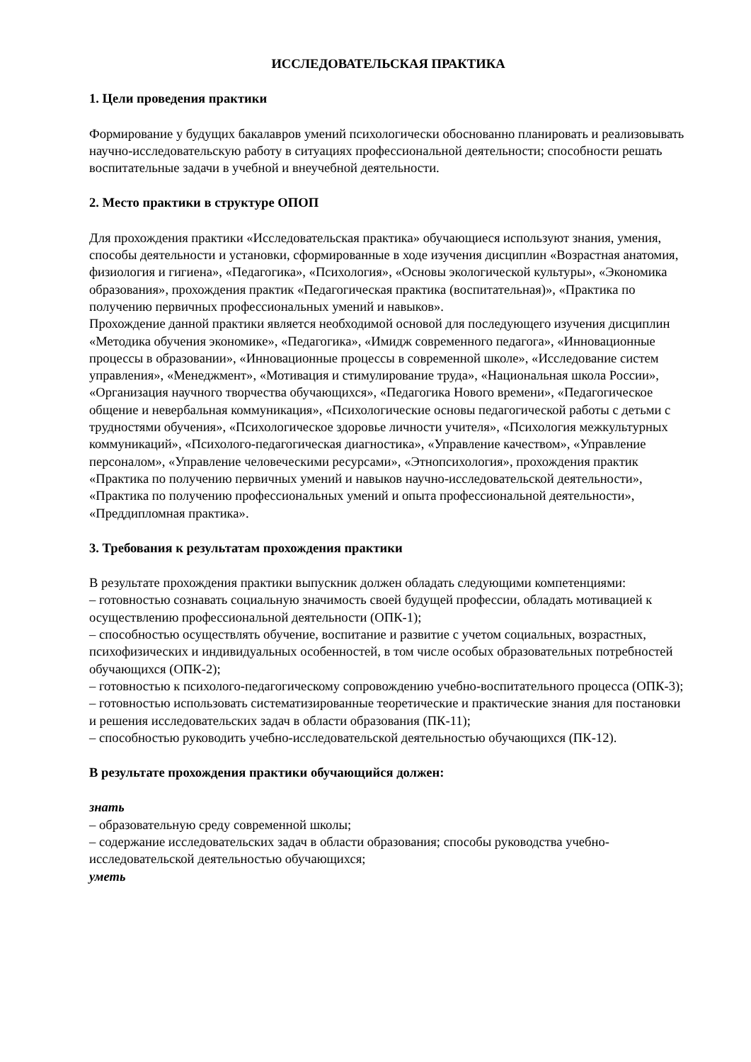ИССЛЕДОВАТЕЛЬСКАЯ ПРАКТИКА
1. Цели проведения практики
Формирование у будущих бакалавров умений психологически обоснованно планировать и реализовывать научно-исследовательскую работу в ситуациях профессиональной деятельности; способности решать воспитательные задачи в учебной и внеучебной деятельности.
2. Место практики в структуре ОПОП
Для прохождения практики «Исследовательская практика» обучающиеся используют знания, умения, способы деятельности и установки, сформированные в ходе изучения дисциплин «Возрастная анатомия, физиология и гигиена», «Педагогика», «Психология», «Основы экологической культуры», «Экономика образования», прохождения практик «Педагогическая практика (воспитательная)», «Практика по получению первичных профессиональных умений и навыков».
Прохождение данной практики является необходимой основой для последующего изучения дисциплин «Методика обучения экономике», «Педагогика», «Имидж современного педагога», «Инновационные процессы в образовании», «Инновационные процессы в современной школе», «Исследование систем управления», «Менеджмент», «Мотивация и стимулирование труда», «Национальная школа России», «Организация научного творчества обучающихся», «Педагогика Нового времени», «Педагогическое общение и невербальная коммуникация», «Психологические основы педагогической работы с детьми с трудностями обучения», «Психологическое здоровье личности учителя», «Психология межкультурных коммуникаций», «Психолого-педагогическая диагностика», «Управление качеством», «Управление персоналом», «Управление человеческими ресурсами», «Этнопсихология», прохождения практик «Практика по получению первичных умений и навыков научно-исследовательской деятельности», «Практика по получению профессиональных умений и опыта профессиональной деятельности», «Преддипломная практика».
3. Требования к результатам прохождения практики
В результате прохождения практики выпускник должен обладать следующими компетенциями:
– готовностью сознавать социальную значимость своей будущей профессии, обладать мотивацией к осуществлению профессиональной деятельности (ОПК-1);
– способностью осуществлять обучение, воспитание и развитие с учетом социальных, возрастных, психофизических и индивидуальных особенностей, в том числе особых образовательных потребностей обучающихся (ОПК-2);
– готовностью к психолого-педагогическому сопровождению учебно-воспитательного процесса (ОПК-3);
– готовностью использовать систематизированные теоретические и практические знания для постановки и решения исследовательских задач в области образования (ПК-11);
– способностью руководить учебно-исследовательской деятельностью обучающихся (ПК-12).
В результате прохождения практики обучающийся должен:
знать
– образовательную среду современной школы;
– содержание исследовательских задач в области образования; способы руководства учебно-исследовательской деятельностью обучающихся;
уметь